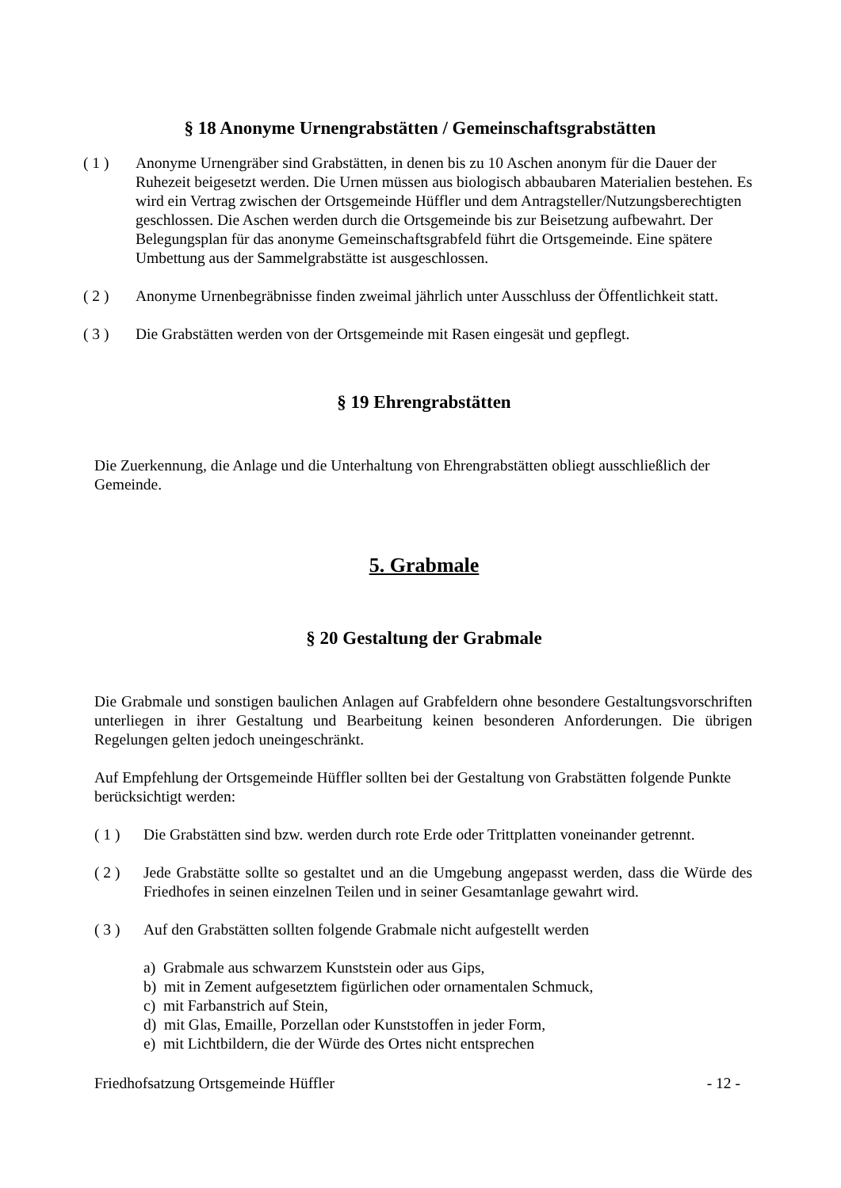§ 18 Anonyme Urnengrabstätten / Gemeinschaftsgrabstätten
( 1 ) Anonyme Urnengräber sind Grabstätten, in denen bis zu 10 Aschen anonym für die Dauer der Ruhezeit beigesetzt werden. Die Urnen müssen aus biologisch abbaubaren Materialien bestehen. Es wird ein Vertrag zwischen der Ortsgemeinde Hüffler und dem Antragsteller/Nutzungsberechtigten geschlossen. Die Aschen werden durch die Ortsgemeinde bis zur Beisetzung aufbewahrt. Der Belegungsplan für das anonyme Gemeinschaftsgrabfeld führt die Ortsgemeinde. Eine spätere Umbettung aus der Sammelgrabstätte ist ausgeschlossen.
( 2 ) Anonyme Urnenbegräbnisse finden zweimal jährlich unter Ausschluss der Öffentlichkeit statt.
( 3 ) Die Grabstätten werden von der Ortsgemeinde mit Rasen eingesät und gepflegt.
§ 19 Ehrengrabstätten
Die Zuerkennung, die Anlage und die Unterhaltung von Ehrengrabstätten obliegt ausschließlich der Gemeinde.
5. Grabmale
§ 20 Gestaltung der Grabmale
Die Grabmale und sonstigen baulichen Anlagen auf Grabfeldern ohne besondere Gestaltungsvorschriften unterliegen in ihrer Gestaltung und Bearbeitung keinen besonderen Anforderungen. Die übrigen Regelungen gelten jedoch uneingeschränkt.
Auf Empfehlung der Ortsgemeinde Hüffler sollten bei der Gestaltung von Grabstätten folgende Punkte berücksichtigt werden:
( 1 ) Die Grabstätten sind bzw. werden durch rote Erde oder Trittplatten voneinander getrennt.
( 2 ) Jede Grabstätte sollte so gestaltet und an die Umgebung angepasst werden, dass die Würde des Friedhofes in seinen einzelnen Teilen und in seiner Gesamtanlage gewahrt wird.
( 3 ) Auf den Grabstätten sollten folgende Grabmale nicht aufgestellt werden
a) Grabmale aus schwarzem Kunststein oder aus Gips,
b) mit in Zement aufgesetztem figürlichen oder ornamentalen Schmuck,
c) mit Farbanstrich auf Stein,
d) mit Glas, Emaille, Porzellan oder Kunststoffen in jeder Form,
e) mit Lichtbildern, die der Würde des Ortes nicht entsprechen
Friedhofsatzung Ortsgemeinde Hüffler - 12 -